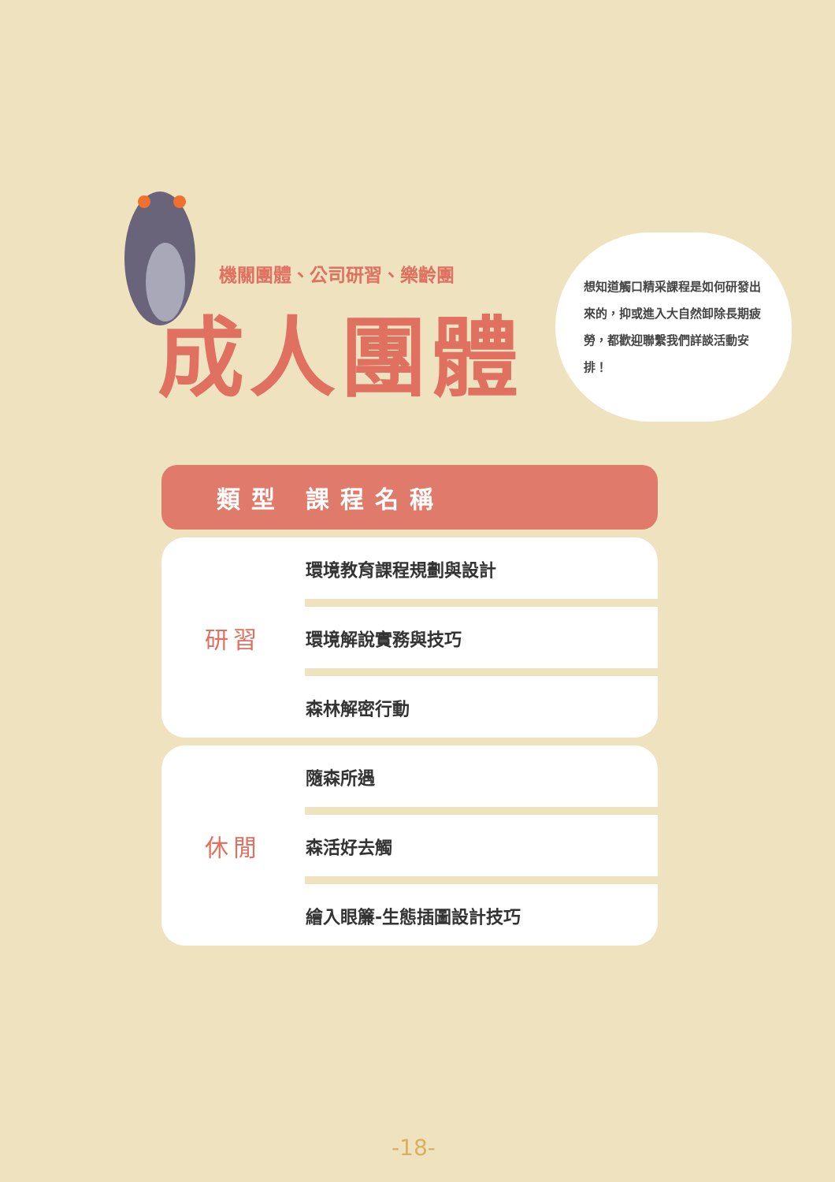機關團體、公司研習、樂齡團
成人團體
想知道觸口精采課程是如何研發出來的，抑或進入大自然卸除長期疲勞，都歡迎聯繫我們詳談活動安排！
| 類型 | 課程名稱 |
| --- | --- |
| 研習 | 環境教育課程規劃與設計 |
| | 環境解說實務與技巧 |
| | 森林解密行動 |
| 休閒 | 隨森所遇 |
| | 森活好去觸 |
| | 繪入眼簾-生態插圖設計技巧 |
-18-